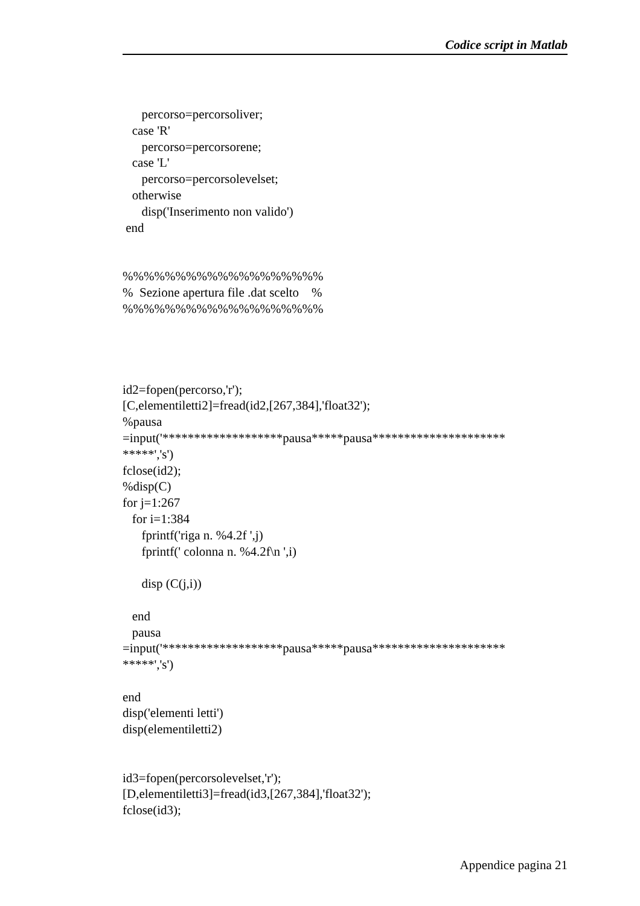Codice script in Matlab
percorso=percorsoliver; case 'R' percorso=percorsorene; case 'L' percorso=percorsolevelset; otherwise disp('Inserimento non valido') end %%%%%%%%%%%%%%%%%%% % Sezione apertura file .dat scelto % %%%%%%%%%%%%%%%%%%% id2=fopen(percorso,'r'); [C,elementiletti2]=fread(id2,[267,384],'float32'); %pausa =input('*******************pausa*****pausa********************* *****','s') fclose(id2); %disp(C) for j=1:267 for i=1:384 fprintf('riga n. %4.2f ',j) fprintf(' colonna n. %4.2f\n ',i) disp (C(j,i)) end pausa =input('*******************pausa*****pausa********************* *****','s') end disp('elementi letti') disp(elementiletti2) id3=fopen(percorsolevelset,'r'); [D,elementiletti3]=fread(id3,[267,384],'float32'); fclose(id3);
Appendice pagina 21